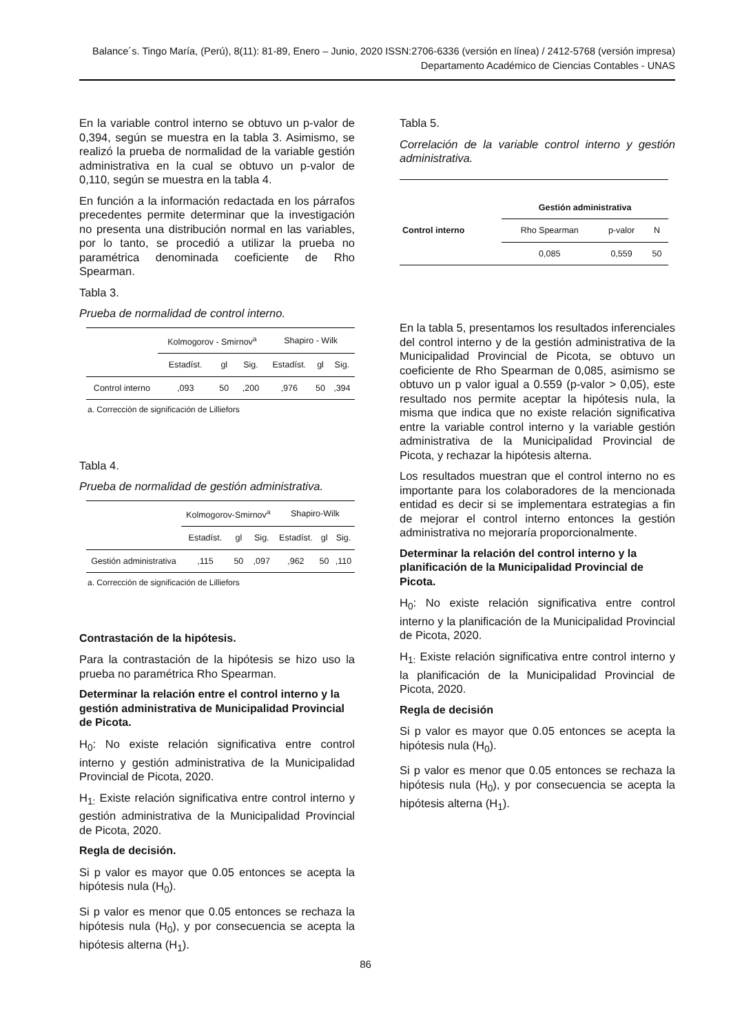Balance´s. Tingo María, (Perú), 8(11): 81-89, Enero – Junio, 2020 ISSN:2706-6336 (versión en línea) / 2412-5768 (versión impresa)
Departamento Académico de Ciencias Contables - UNAS
En la variable control interno se obtuvo un p-valor de 0,394, según se muestra en la tabla 3. Asimismo, se realizó la prueba de normalidad de la variable gestión administrativa en la cual se obtuvo un p-valor de 0,110, según se muestra en la tabla 4.
En función a la información redactada en los párrafos precedentes permite determinar que la investigación no presenta una distribución normal en las variables, por lo tanto, se procedió a utilizar la prueba no paramétrica denominada coeficiente de Rho Spearman.
Tabla 3.
Prueba de normalidad de control interno.
| | Kolmogorov - Smirnov<sup>a</sup> | | | Shapiro - Wilk | | |
| --- | --- | --- | --- | --- | --- | --- |
| | Estadíst. | gl | Sig. | Estadíst. | gl | Sig. |
| Control interno | ,093 | 50 | ,200 | ,976 | 50 | ,394 |
a. Corrección de significación de Lilliefors
Tabla 4.
Prueba de normalidad de gestión administrativa.
| | Kolmogorov-Smirnov<sup>a</sup> | | | Shapiro-Wilk | | |
| --- | --- | --- | --- | --- | --- | --- |
| | Estadíst. | gl | Sig. | Estadíst. | gl | Sig. |
| Gestión administrativa | ,115 | 50 | ,097 | ,962 | 50 | ,110 |
a. Corrección de significación de Lilliefors
Contrastación de la hipótesis.
Para la contrastación de la hipótesis se hizo uso la prueba no paramétrica Rho Spearman.
Determinar la relación entre el control interno y la gestión administrativa de Municipalidad Provincial de Picota.
H<sub>0</sub>: No existe relación significativa entre control interno y gestión administrativa de la Municipalidad Provincial de Picota, 2020.
H<sub>1:</sub> Existe relación significativa entre control interno y gestión administrativa de la Municipalidad Provincial de Picota, 2020.
Regla de decisión.
Si p valor es mayor que 0.05 entonces se acepta la hipótesis nula (H<sub>0</sub>).
Si p valor es menor que 0.05 entonces se rechaza la hipótesis nula (H<sub>0</sub>), y por consecuencia se acepta la hipótesis alterna (H<sub>1</sub>).
Tabla 5.
Correlación de la variable control interno y gestión administrativa.
| | Gestión administrativa | | |
| --- | --- | --- | --- |
| Control interno | Rho Spearman | p-valor | N |
| | 0,085 | 0,559 | 50 |
En la tabla 5, presentamos los resultados inferenciales del control interno y de la gestión administrativa de la Municipalidad Provincial de Picota, se obtuvo un coeficiente de Rho Spearman de 0,085, asimismo se obtuvo un p valor igual a 0.559 (p-valor > 0,05), este resultado nos permite aceptar la hipótesis nula, la misma que indica que no existe relación significativa entre la variable control interno y la variable gestión administrativa de la Municipalidad Provincial de Picota, y rechazar la hipótesis alterna.
Los resultados muestran que el control interno no es importante para los colaboradores de la mencionada entidad es decir si se implementara estrategias a fin de mejorar el control interno entonces la gestión administrativa no mejoraría proporcionalmente.
Determinar la relación del control interno y la planificación de la Municipalidad Provincial de Picota.
H<sub>0</sub>: No existe relación significativa entre control interno y la planificación de la Municipalidad Provincial de Picota, 2020.
H<sub>1:</sub> Existe relación significativa entre control interno y la planificación de la Municipalidad Provincial de Picota, 2020.
Regla de decisión
Si p valor es mayor que 0.05 entonces se acepta la hipótesis nula (H<sub>0</sub>).
Si p valor es menor que 0.05 entonces se rechaza la hipótesis nula (H<sub>0</sub>), y por consecuencia se acepta la hipótesis alterna (H<sub>1</sub>).
86